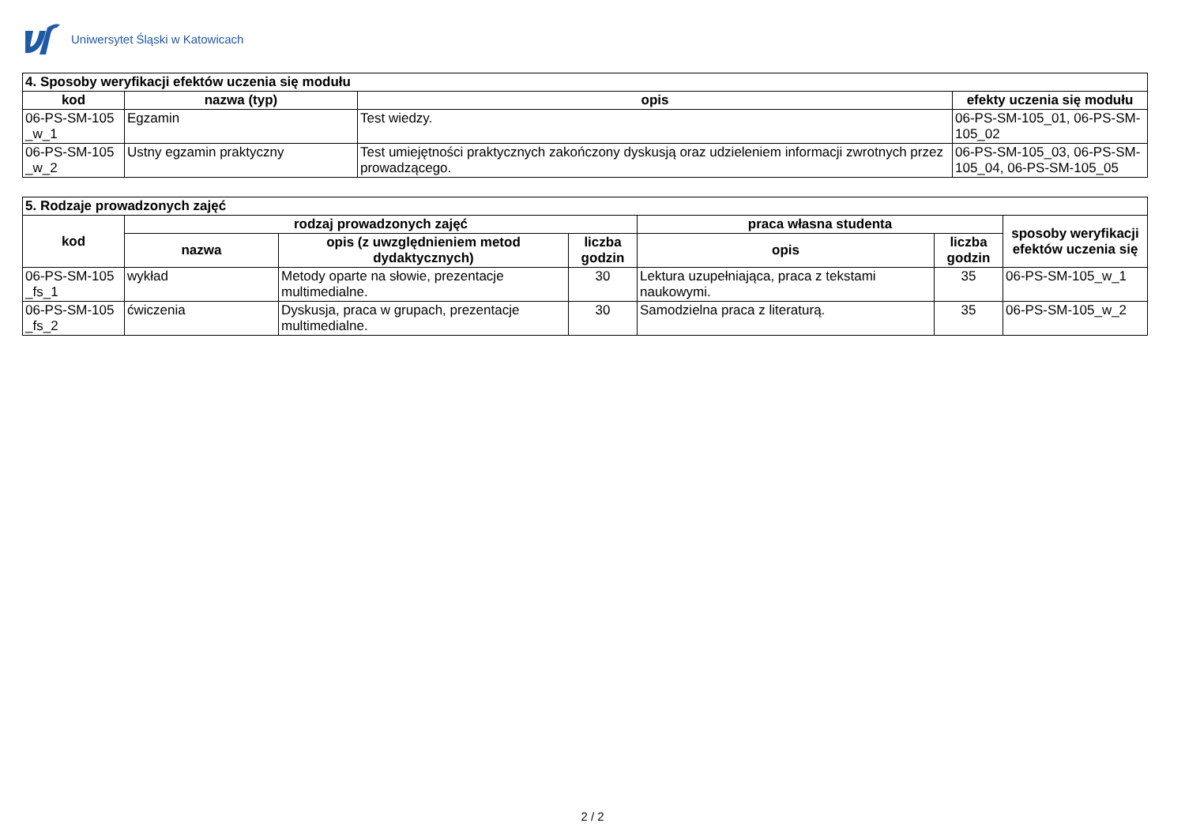Uniwersytet Śląski w Katowicach
| 4. Sposoby weryfikacji efektów uczenia się modułu | | | |
| --- | --- | --- | --- |
| kod | nazwa (typ) | opis | efekty uczenia się modułu |
| 06-PS-SM-105 _w_1 | Egzamin | Test wiedzy. | 06-PS-SM-105_01, 06-PS-SM-105_02 |
| 06-PS-SM-105 _w_2 | Ustny egzamin praktyczny | Test umiejętności praktycznych zakończony dyskusją oraz udzieleniem informacji zwrotnych przez prowadzącego. | 06-PS-SM-105_03, 06-PS-SM-105_04, 06-PS-SM-105_05 |
| 5. Rodzaje prowadzonych zajęć | | | | | | |
| --- | --- | --- | --- | --- | --- | --- |
| kod | rodzaj prowadzonych zajęć | | | praca własna studenta | | sposoby weryfikacji efektów uczenia się |
| | nazwa | opis (z uwzględnieniem metod dydaktycznych) | liczba godzin | opis | liczba godzin | |
| 06-PS-SM-105 _fs_1 | wykład | Metody oparte na słowie, prezentacje multimedialne. | 30 | Lektura uzupełniająca, praca z tekstami naukowymi. | 35 | 06-PS-SM-105_w_1 |
| 06-PS-SM-105 _fs_2 | ćwiczenia | Dyskusja, praca w grupach, prezentacje multimedialne. | 30 | Samodzielna praca z literaturą. | 35 | 06-PS-SM-105_w_2 |
2 / 2